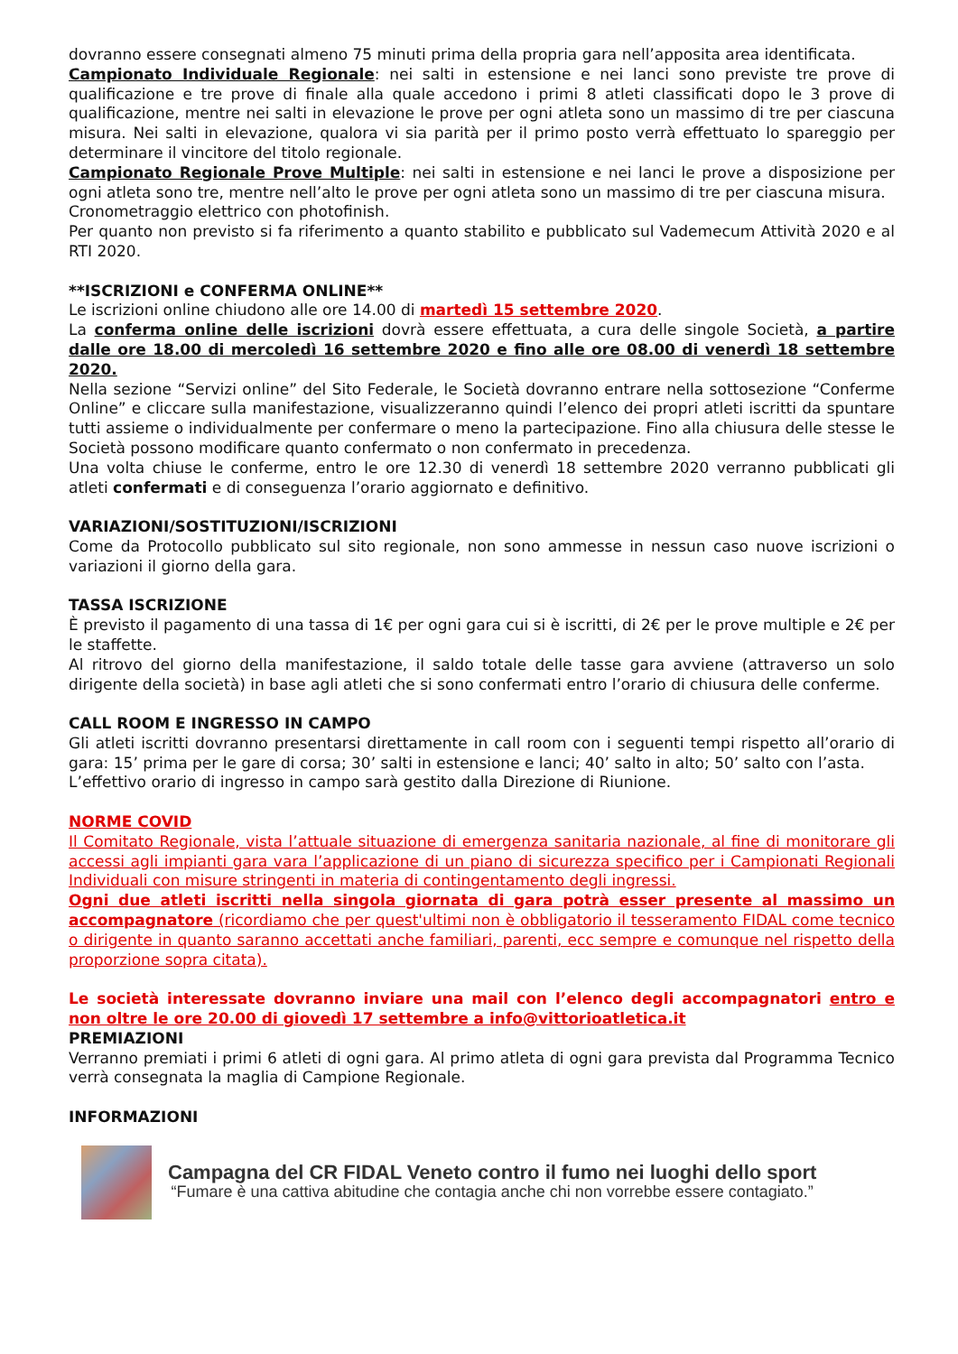dovranno essere consegnati almeno 75 minuti prima della propria gara nell’apposita area identificata.
Campionato Individuale Regionale: nei salti in estensione e nei lanci sono previste tre prove di qualificazione e tre prove di finale alla quale accedono i primi 8 atleti classificati dopo le 3 prove di qualificazione, mentre nei salti in elevazione le prove per ogni atleta sono un massimo di tre per ciascuna misura. Nei salti in elevazione, qualora vi sia parità per il primo posto verrà effettuato lo spareggio per determinare il vincitore del titolo regionale.
Campionato Regionale Prove Multiple: nei salti in estensione e nei lanci le prove a disposizione per ogni atleta sono tre, mentre nell’alto le prove per ogni atleta sono un massimo di tre per ciascuna misura.
Cronometraggio elettrico con photofinish.
Per quanto non previsto si fa riferimento a quanto stabilito e pubblicato sul Vademecum Attività 2020 e al RTI 2020.
**ISCRIZIONI e CONFERMA ONLINE**
Le iscrizioni online chiudono alle ore 14.00 di martedì 15 settembre 2020.
La conferma online delle iscrizioni dovrà essere effettuata, a cura delle singole Società, a partire dalle ore 18.00 di mercoledì 16 settembre 2020 e fino alle ore 08.00 di venerdì 18 settembre 2020.
Nella sezione “Servizi online” del Sito Federale, le Società dovranno entrare nella sottosezione “Conferme Online” e cliccare sulla manifestazione, visualizzeranno quindi l’elenco dei propri atleti iscritti da spuntare tutti assieme o individualmente per confermare o meno la partecipazione. Fino alla chiusura delle stesse le Società possono modificare quanto confermato o non confermato in precedenza.
Una volta chiuse le conferme, entro le ore 12.30 di venerdì 18 settembre 2020 verranno pubblicati gli atleti confermati e di conseguenza l’orario aggiornato e definitivo.
VARIAZIONI/SOSTITUZIONI/ISCRIZIONI
Come da Protocollo pubblicato sul sito regionale, non sono ammesse in nessun caso nuove iscrizioni o variazioni il giorno della gara.
TASSA ISCRIZIONE
È previsto il pagamento di una tassa di 1€ per ogni gara cui si è iscritti, di 2€ per le prove multiple e 2€ per le staffette.
Al ritrovo del giorno della manifestazione, il saldo totale delle tasse gara avviene (attraverso un solo dirigente della società) in base agli atleti che si sono confermati entro l’orario di chiusura delle conferme.
CALL ROOM E INGRESSO IN CAMPO
Gli atleti iscritti dovranno presentarsi direttamente in call room con i seguenti tempi rispetto all’orario di gara: 15’ prima per le gare di corsa; 30’ salti in estensione e lanci; 40’ salto in alto; 50’ salto con l’asta.
L’effettivo orario di ingresso in campo sarà gestito dalla Direzione di Riunione.
NORME COVID
Il Comitato Regionale, vista l’attuale situazione di emergenza sanitaria nazionale, al fine di monitorare gli accessi agli impianti gara vara l’applicazione di un piano di sicurezza specifico per i Campionati Regionali Individuali con misure stringenti in materia di contingentamento degli ingressi.
Ogni due atleti iscritti nella singola giornata di gara potrà esser presente al massimo un accompagnatore (ricordiamo che per quest'ultimi non è obbligatorio il tesseramento FIDAL come tecnico o dirigente in quanto saranno accettati anche familiari, parenti, ecc sempre e comunque nel rispetto della proporzione sopra citata).
Le società interessate dovranno inviare una mail con l’elenco degli accompagnatori entro e non oltre le ore 20.00 di giovedì 17 settembre a info@vittorioatletica.it
PREMIAZIONI
Verranno premiati i primi 6 atleti di ogni gara. Al primo atleta di ogni gara prevista dal Programma Tecnico verrà consegnata la maglia di Campione Regionale.
INFORMAZIONI
Campagna del CR FIDAL Veneto contro il fumo nei luoghi dello sport
“Fumare è una cattiva abitudine che contagia anche chi non vorrebbe essere contagiato.”